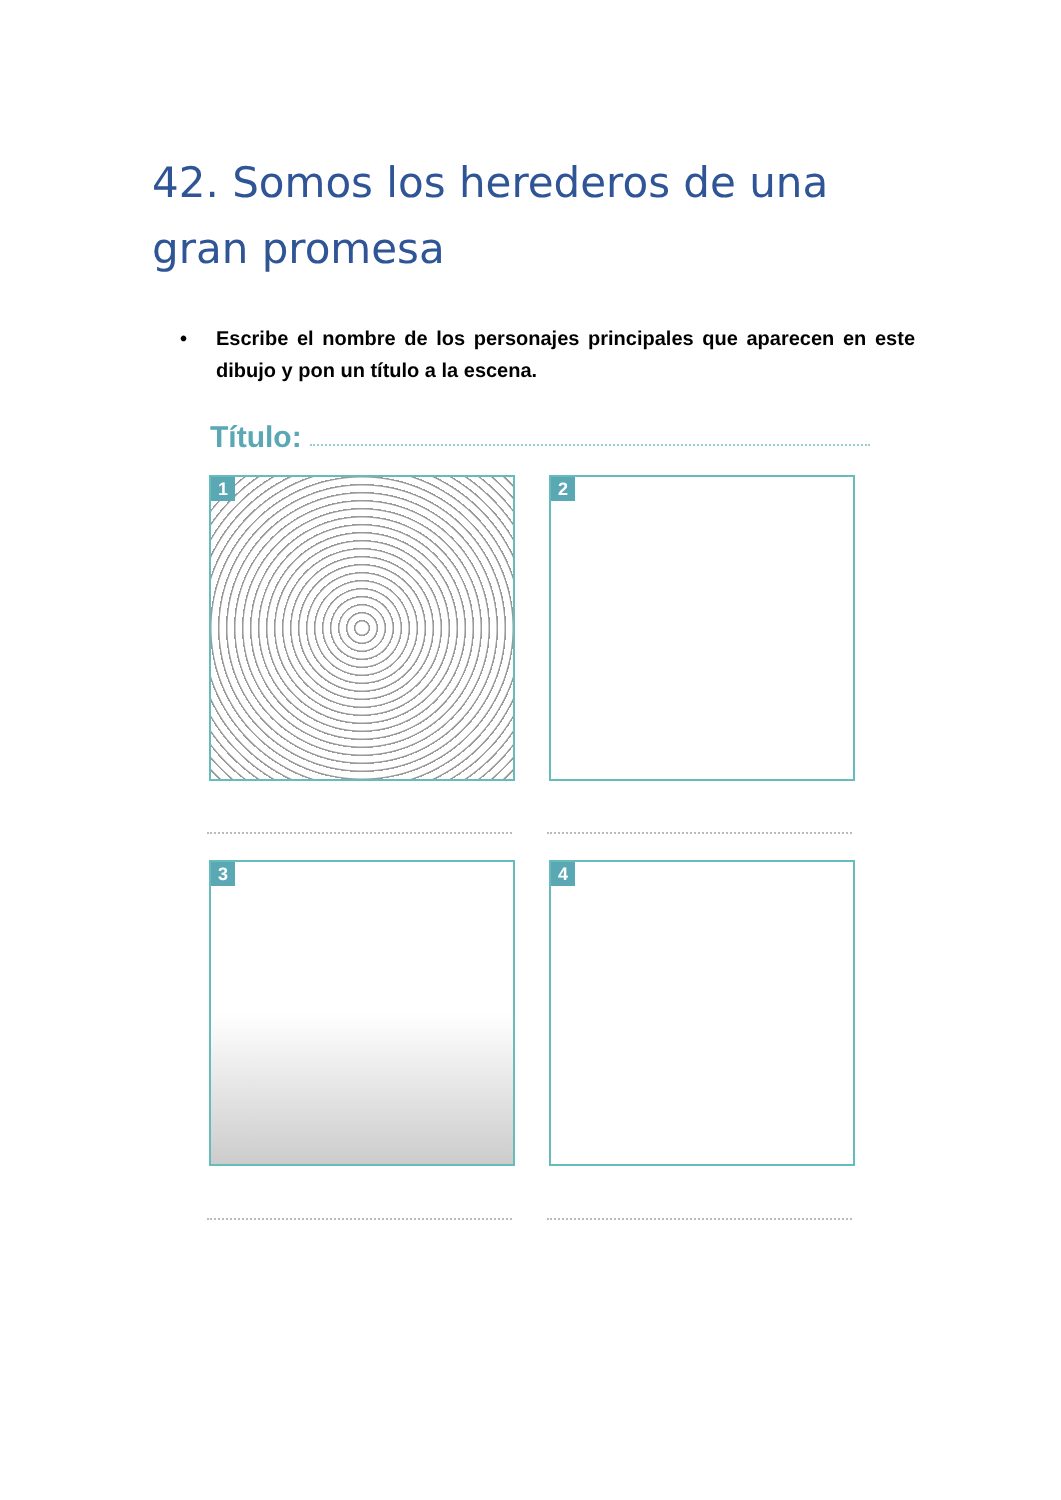42. Somos los herederos de una gran promesa
• Escribe el nombre de los personajes principales que aparecen en este dibujo y pon un título a la escena.
Título:
1 2
3 4